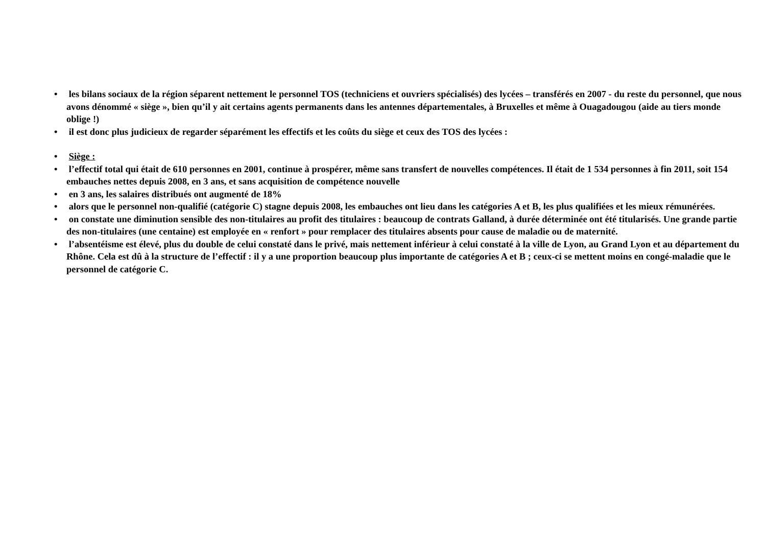• les bilans sociaux de la région séparent nettement le personnel TOS (techniciens et ouvriers spécialisés) des lycées – transférés en 2007 - du reste du personnel, que nous avons dénommé « siège », bien qu’il y ait certains agents permanents dans les antennes départementales, à Bruxelles et même à Ouagadougou (aide au tiers monde oblige !)
• il est donc plus judicieux de regarder séparément les effectifs et les coûts du siège et ceux des TOS des lycées :
• Siège :
• l’effectif total qui était de 610 personnes en 2001, continue à prospérer, même sans transfert de nouvelles compétences. Il était de 1 534 personnes à fin 2011, soit 154 embauches nettes depuis 2008, en 3 ans, et sans acquisition de compétence nouvelle
• en 3 ans, les salaires distribués ont augmenté de 18%
• alors que le personnel non-qualifié (catégorie C) stagne depuis 2008, les embauches ont lieu dans les catégories A et B, les plus qualifiées et les mieux rémunérées.
• on constate une diminution sensible des non-titulaires au profit des titulaires : beaucoup de contrats Galland, à durée déterminée ont été titularisés. Une grande partie des non-titulaires (une centaine) est employée en « renfort » pour remplacer des titulaires absents pour cause de maladie ou de maternité.
• l’absentéisme est élevé, plus du double de celui constaté dans le privé, mais nettement inférieur à celui constaté à la ville de Lyon, au Grand Lyon et au département du Rhône. Cela est dû à la structure de l’effectif : il y a une proportion beaucoup plus importante de catégories A et B ; ceux-ci se mettent moins en congé-maladie que le personnel de catégorie C.